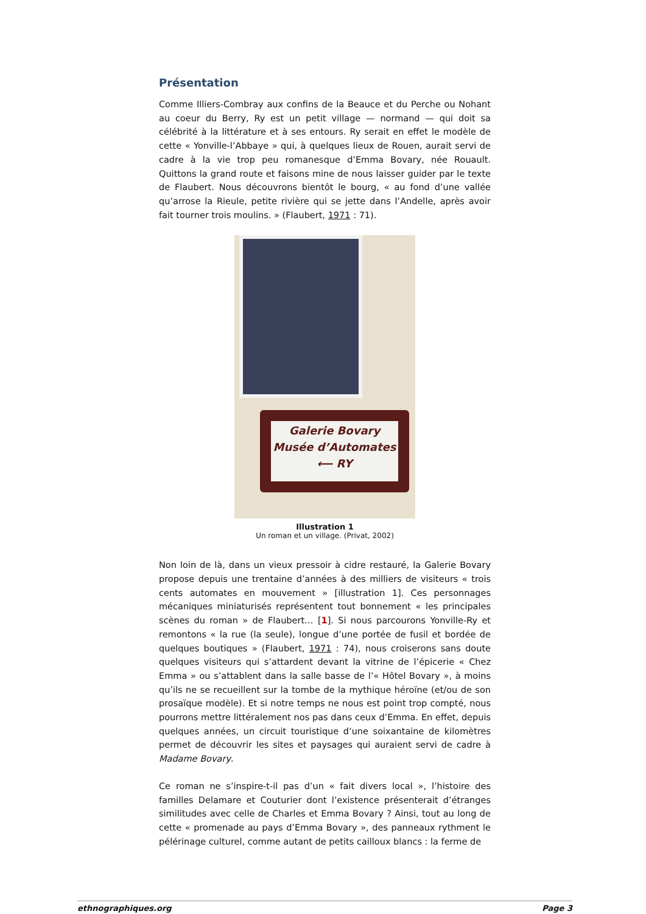Présentation
Comme Illiers-Combray aux confins de la Beauce et du Perche ou Nohant au coeur du Berry, Ry est un petit village — normand — qui doit sa célébrité à la littérature et à ses entours. Ry serait en effet le modèle de cette « Yonville-l’Abbaye » qui, à quelques lieux de Rouen, aurait servi de cadre à la vie trop peu romanesque d’Emma Bovary, née Rouault. Quittons la grand route et faisons mine de nous laisser guider par le texte de Flaubert. Nous découvrons bientôt le bourg, « au fond d’une vallée qu’arrose la Rieule, petite rivière qui se jette dans l’Andelle, après avoir fait tourner trois moulins. » (Flaubert, 1971 : 71).
Galerie Bovary
Musée d’Automates
⟵ RY
Illustration 1
Un roman et un village. (Privat, 2002)
Non loin de là, dans un vieux pressoir à cidre restauré, la Galerie Bovary propose depuis une trentaine d’années à des milliers de visiteurs « trois cents automates en mouvement » [illustration 1]. Ces personnages mécaniques miniaturisés représentent tout bonnement « les principales scènes du roman » de Flaubert… [1]. Si nous parcourons Yonville-Ry et remontons « la rue (la seule), longue d’une portée de fusil et bordée de quelques boutiques » (Flaubert, 1971 : 74), nous croiserons sans doute quelques visiteurs qui s’attardent devant la vitrine de l’épicerie « Chez Emma » ou s’attablent dans la salle basse de l’« Hôtel Bovary », à moins qu’ils ne se recueillent sur la tombe de la mythique héroïne (et/ou de son prosaïque modèle). Et si notre temps ne nous est point trop compté, nous pourrons mettre littéralement nos pas dans ceux d’Emma. En effet, depuis quelques années, un circuit touristique d’une soixantaine de kilomètres permet de découvrir les sites et paysages qui auraient servi de cadre à Madame Bovary.
Ce roman ne s’inspire-t-il pas d’un « fait divers local », l’histoire des familles Delamare et Couturier dont l’existence présenterait d’étranges similitudes avec celle de Charles et Emma Bovary ? Ainsi, tout au long de cette « promenade au pays d’Emma Bovary », des panneaux rythment le pélérinage culturel, comme autant de petits cailloux blancs : la ferme de
ethnographiques.org Page 3